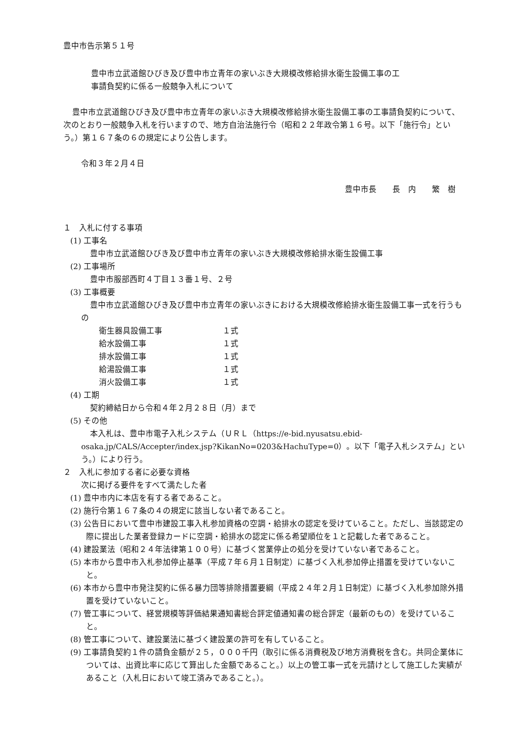豊中市告示第５１号
豊中市立武道館ひびき及び豊中市立青年の家いぶき大規模改修給排水衛生設備工事の工
事請負契約に係る一般競争入札について
豊中市立武道館ひびき及び豊中市立青年の家いぶき大規模改修給排水衛生設備工事の工事請負契約について、次のとおり一般競争入札を行いますので、地方自治法施行令（昭和２２年政令第１６号。以下「施行令」という。）第１６７条の６の規定により公告します。
令和３年２月４日
豊中市長　　長　内　　繁　樹
１　入札に付する事項
(1) 工事名
豊中市立武道館ひびき及び豊中市立青年の家いぶき大規模改修給排水衛生設備工事
(2) 工事場所
豊中市服部西町４丁目１３番１号、２号
(3) 工事概要
豊中市立武道館ひびき及び豊中市立青年の家いぶきにおける大規模改修給排水衛生設備工事一式を行うもの
衛生器具設備工事 １式
給水設備工事 １式
排水設備工事 １式
給湯設備工事 １式
消火設備工事 １式
(4) 工期
契約締結日から令和４年２月２８日（月）まで
(5) その他
本入札は、豊中市電子入札システム（ＵＲＬ（https://e-bid.nyusatsu.ebid-osaka.jp/CALS/Accepter/index.jsp?KikanNo=0203&HachuType=0）。以下「電子入札システム」という。）により行う。
２　入札に参加する者に必要な資格
次に掲げる要件をすべて満たした者
(1) 豊中市内に本店を有する者であること。
(2) 施行令第１６７条の４の規定に該当しない者であること。
(3) 公告日において豊中市建設工事入札参加資格の空調・給排水の認定を受けていること。ただし、当該認定の際に提出した業者登録カードに空調・給排水の認定に係る希望順位を１と記載した者であること。
(4) 建設業法（昭和２４年法律第１００号）に基づく営業停止の処分を受けていない者であること。
(5) 本市から豊中市入札参加停止基準（平成７年６月１日制定）に基づく入札参加停止措置を受けていないこと。
(6) 本市から豊中市発注契約に係る暴力団等排除措置要綱（平成２４年２月１日制定）に基づく入札参加除外措置を受けていないこと。
(7) 管工事について、経営規模等評価結果通知書総合評定値通知書の総合評定（最新のもの）を受けていること。
(8) 管工事について、建設業法に基づく建設業の許可を有していること。
(9) 工事請負契約１件の請負金額が２５，０００千円（取引に係る消費税及び地方消費税を含む。共同企業体については、出資比率に応じて算出した金額であること。）以上の管工事一式を元請けとして施工した実績があること（入札日において竣工済みであること。）。